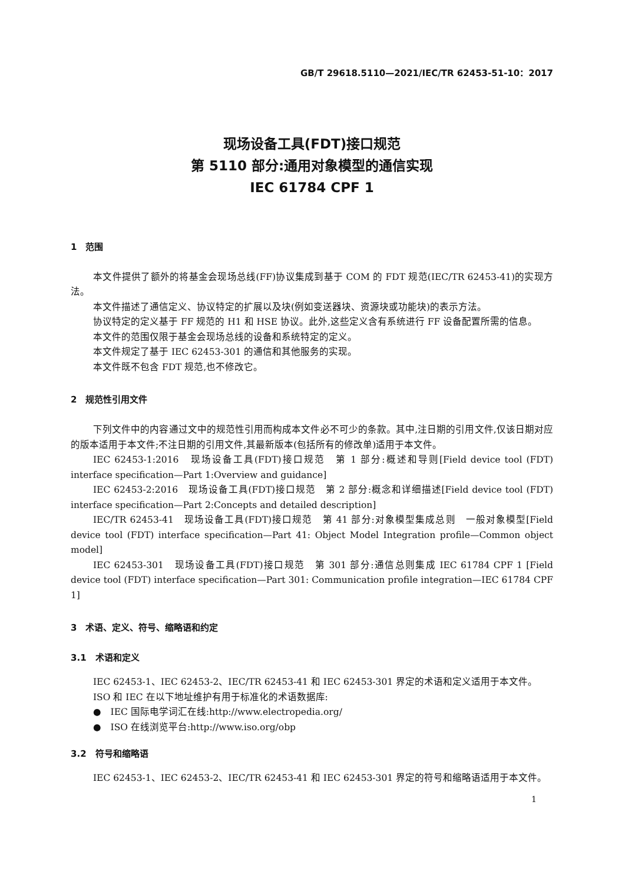GB/T 29618.5110—2021/IEC/TR 62453-51-10：2017
现场设备工具(FDT)接口规范
第 5110 部分:通用对象模型的通信实现
IEC 61784 CPF 1
1　范围
本文件提供了额外的将基金会现场总线(FF)协议集成到基于 COM 的 FDT 规范(IEC/TR 62453-41)的实现方法。
本文件描述了通信定义、协议特定的扩展以及块(例如变送器块、资源块或功能块)的表示方法。
协议特定的定义基于 FF 规范的 H1 和 HSE 协议。此外,这些定义含有系统进行 FF 设备配置所需的信息。
本文件的范围仅限于基金会现场总线的设备和系统特定的定义。
本文件规定了基于 IEC 62453-301 的通信和其他服务的实现。
本文件既不包含 FDT 规范,也不修改它。
2　规范性引用文件
下列文件中的内容通过文中的规范性引用而构成本文件必不可少的条款。其中,注日期的引用文件,仅该日期对应的版本适用于本文件;不注日期的引用文件,其最新版本(包括所有的修改单)适用于本文件。
IEC 62453-1:2016　现场设备工具(FDT)接口规范　第 1 部分:概述和导则[Field device tool (FDT) interface specification—Part 1:Overview and guidance]
IEC 62453-2:2016　现场设备工具(FDT)接口规范　第 2 部分:概念和详细描述[Field device tool (FDT) interface specification—Part 2:Concepts and detailed description]
IEC/TR 62453-41　现场设备工具(FDT)接口规范　第 41 部分:对象模型集成总则　一般对象模型[Field device tool (FDT) interface specification—Part 41: Object Model Integration profile—Common object model]
IEC 62453-301　现场设备工具(FDT)接口规范　第 301 部分:通信总则集成 IEC 61784 CPF 1 [Field device tool (FDT) interface specification—Part 301: Communication profile integration—IEC 61784 CPF 1]
3　术语、定义、符号、缩略语和约定
3.1　术语和定义
IEC 62453-1、IEC 62453-2、IEC/TR 62453-41 和 IEC 62453-301 界定的术语和定义适用于本文件。
ISO 和 IEC 在以下地址维护有用于标准化的术语数据库:
●　IEC 国际电学词汇在线:http://www.electropedia.org/
●　ISO 在线浏览平台:http://www.iso.org/obp
3.2　符号和缩略语
IEC 62453-1、IEC 62453-2、IEC/TR 62453-41 和 IEC 62453-301 界定的符号和缩略语适用于本文件。
1